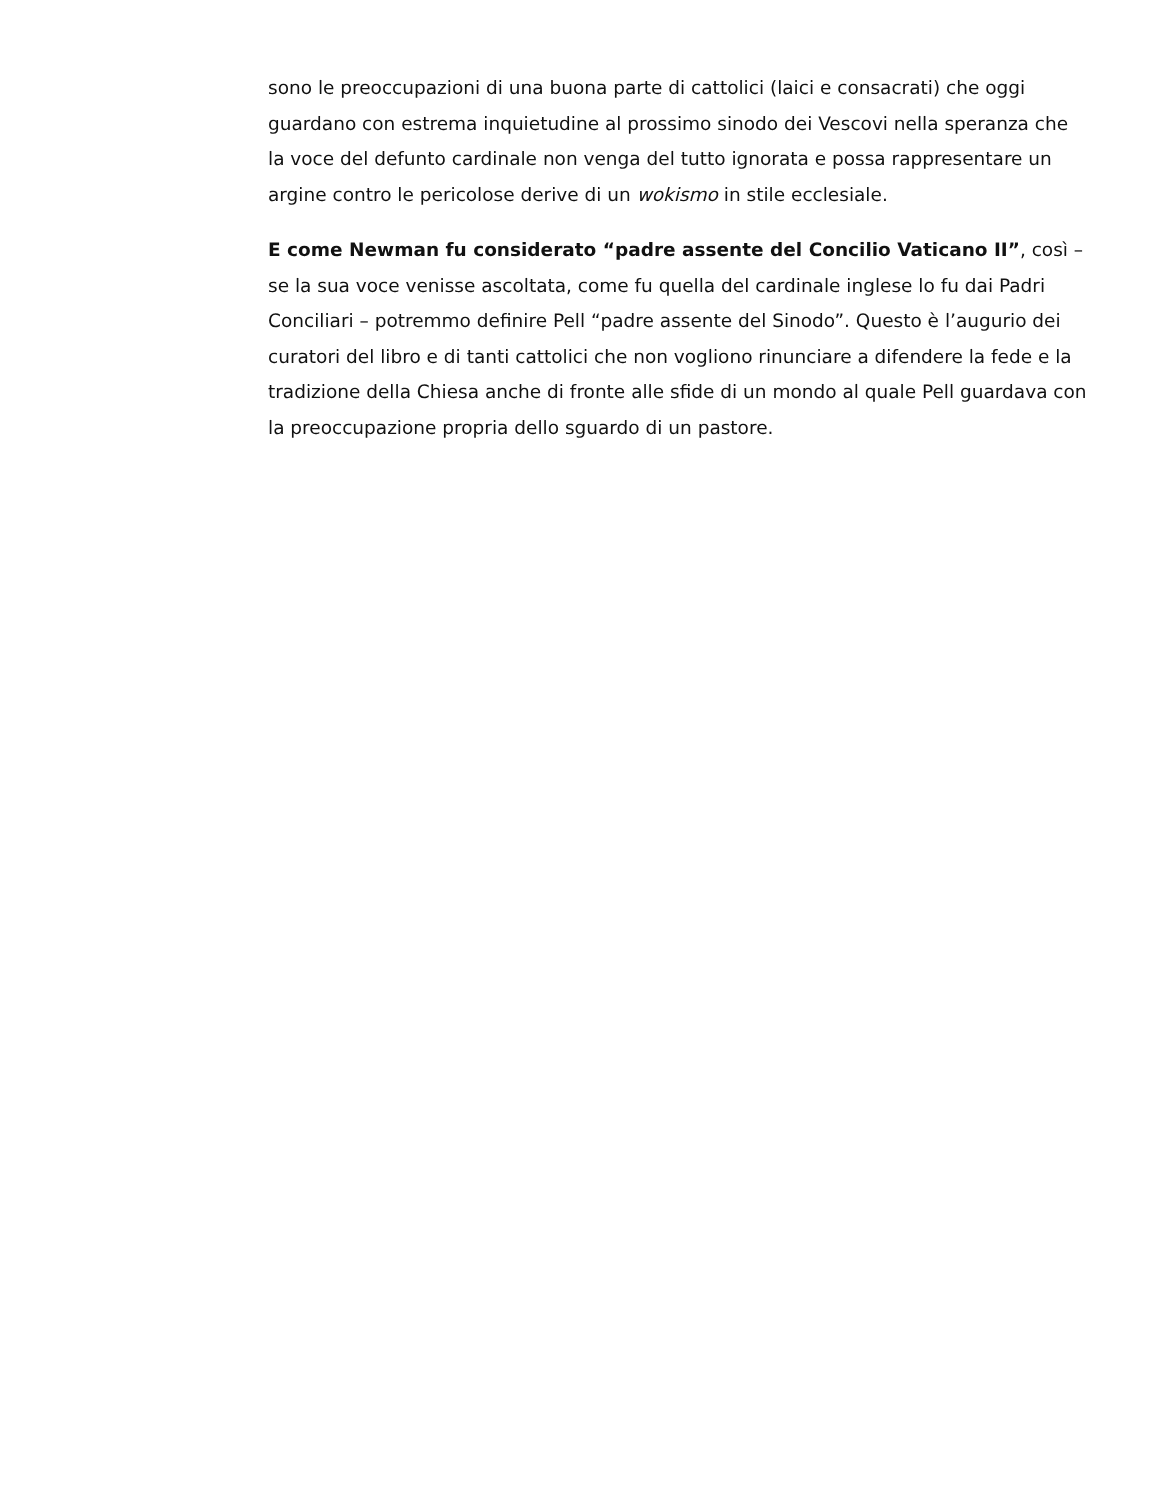sono le preoccupazioni di una buona parte di cattolici (laici e consacrati) che oggi guardano con estrema inquietudine al prossimo sinodo dei Vescovi nella speranza che la voce del defunto cardinale non venga del tutto ignorata e possa rappresentare un argine contro le pericolose derive di un wokismo in stile ecclesiale.
E come Newman fu considerato “padre assente del Concilio Vaticano II”, così – se la sua voce venisse ascoltata, come fu quella del cardinale inglese lo fu dai Padri Conciliari – potremmo definire Pell “padre assente del Sinodo”. Questo è l’augurio dei curatori del libro e di tanti cattolici che non vogliono rinunciare a difendere la fede e la tradizione della Chiesa anche di fronte alle sfide di un mondo al quale Pell guardava con la preoccupazione propria dello sguardo di un pastore.